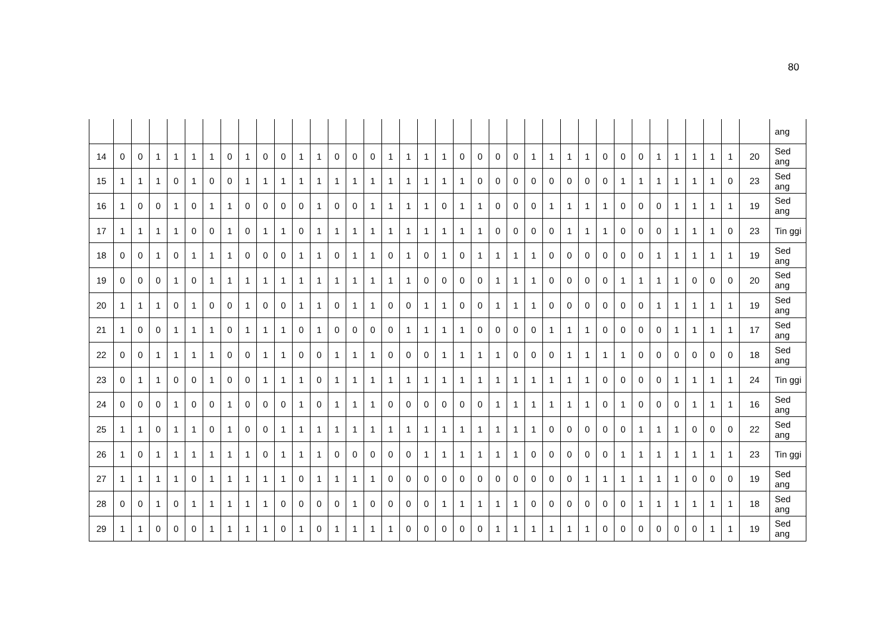80
| | | | | | | | | | | | | | | | | | | | | | | | | | | | | | | | | | | | | | ang |
| 14 | 0 | 0 | 1 | 1 | 1 | 1 | 0 | 1 | 0 | 0 | 1 | 1 | 0 | 0 | 0 | 1 | 1 | 1 | 1 | 0 | 0 | 0 | 0 | 1 | 1 | 1 | 1 | 0 | 0 | 0 | 1 | 1 | 1 | 1 | 1 | 20 | Sed ang |
| 15 | 1 | 1 | 1 | 0 | 1 | 0 | 0 | 1 | 1 | 1 | 1 | 1 | 1 | 1 | 1 | 1 | 1 | 1 | 1 | 1 | 0 | 0 | 0 | 0 | 0 | 0 | 0 | 0 | 1 | 1 | 1 | 1 | 1 | 1 | 0 | 23 | Sed ang |
| 16 | 1 | 0 | 0 | 1 | 0 | 1 | 1 | 0 | 0 | 0 | 0 | 1 | 0 | 0 | 1 | 1 | 1 | 1 | 0 | 1 | 1 | 0 | 0 | 0 | 1 | 1 | 1 | 1 | 0 | 0 | 0 | 1 | 1 | 1 | 1 | 19 | Sed ang |
| 17 | 1 | 1 | 1 | 1 | 0 | 0 | 1 | 0 | 1 | 1 | 0 | 1 | 1 | 1 | 1 | 1 | 1 | 1 | 1 | 1 | 1 | 0 | 0 | 0 | 0 | 1 | 1 | 1 | 0 | 0 | 0 | 1 | 1 | 1 | 0 | 23 | Tin ggi |
| 18 | 0 | 0 | 1 | 0 | 1 | 1 | 1 | 0 | 0 | 0 | 1 | 1 | 0 | 1 | 1 | 0 | 1 | 0 | 1 | 0 | 1 | 1 | 1 | 1 | 0 | 0 | 0 | 0 | 0 | 0 | 1 | 1 | 1 | 1 | 1 | 19 | Sed ang |
| 19 | 0 | 0 | 0 | 1 | 0 | 1 | 1 | 1 | 1 | 1 | 1 | 1 | 1 | 1 | 1 | 1 | 1 | 0 | 0 | 0 | 0 | 1 | 1 | 1 | 0 | 0 | 0 | 0 | 1 | 1 | 1 | 1 | 0 | 0 | 0 | 20 | Sed ang |
| 20 | 1 | 1 | 1 | 0 | 1 | 0 | 0 | 1 | 0 | 0 | 1 | 1 | 0 | 1 | 1 | 0 | 0 | 1 | 1 | 0 | 0 | 1 | 1 | 1 | 0 | 0 | 0 | 0 | 0 | 0 | 1 | 1 | 1 | 1 | 1 | 19 | Sed ang |
| 21 | 1 | 0 | 0 | 1 | 1 | 1 | 0 | 1 | 1 | 1 | 0 | 1 | 0 | 0 | 0 | 0 | 1 | 1 | 1 | 1 | 0 | 0 | 0 | 0 | 1 | 1 | 1 | 0 | 0 | 0 | 0 | 1 | 1 | 1 | 1 | 17 | Sed ang |
| 22 | 0 | 0 | 1 | 1 | 1 | 1 | 0 | 0 | 1 | 1 | 0 | 0 | 1 | 1 | 1 | 0 | 0 | 0 | 1 | 1 | 1 | 1 | 0 | 0 | 0 | 1 | 1 | 1 | 1 | 0 | 0 | 0 | 0 | 0 | 0 | 18 | Sed ang |
| 23 | 0 | 1 | 1 | 0 | 0 | 1 | 0 | 0 | 1 | 1 | 1 | 0 | 1 | 1 | 1 | 1 | 1 | 1 | 1 | 1 | 1 | 1 | 1 | 1 | 1 | 1 | 1 | 0 | 0 | 0 | 0 | 1 | 1 | 1 | 1 | 24 | Tin ggi |
| 24 | 0 | 0 | 0 | 1 | 0 | 0 | 1 | 0 | 0 | 0 | 1 | 0 | 1 | 1 | 1 | 0 | 0 | 0 | 0 | 0 | 0 | 1 | 1 | 1 | 1 | 1 | 1 | 0 | 1 | 0 | 0 | 0 | 1 | 1 | 1 | 16 | Sed ang |
| 25 | 1 | 1 | 0 | 1 | 1 | 0 | 1 | 0 | 0 | 1 | 1 | 1 | 1 | 1 | 1 | 1 | 1 | 1 | 1 | 1 | 1 | 1 | 1 | 1 | 0 | 0 | 0 | 0 | 0 | 1 | 1 | 1 | 0 | 0 | 0 | 22 | Sed ang |
| 26 | 1 | 0 | 1 | 1 | 1 | 1 | 1 | 1 | 0 | 1 | 1 | 1 | 0 | 0 | 0 | 0 | 0 | 1 | 1 | 1 | 1 | 1 | 1 | 0 | 0 | 0 | 0 | 0 | 1 | 1 | 1 | 1 | 1 | 1 | 1 | 23 | Tin ggi |
| 27 | 1 | 1 | 1 | 1 | 0 | 1 | 1 | 1 | 1 | 1 | 0 | 1 | 1 | 1 | 1 | 0 | 0 | 0 | 0 | 0 | 0 | 0 | 0 | 0 | 0 | 0 | 1 | 1 | 1 | 1 | 1 | 1 | 0 | 0 | 0 | 19 | Sed ang |
| 28 | 0 | 0 | 1 | 0 | 1 | 1 | 1 | 1 | 1 | 0 | 0 | 0 | 0 | 1 | 0 | 0 | 0 | 0 | 1 | 1 | 1 | 1 | 1 | 0 | 0 | 0 | 0 | 0 | 0 | 1 | 1 | 1 | 1 | 1 | 1 | 18 | Sed ang |
| 29 | 1 | 1 | 0 | 0 | 0 | 1 | 1 | 1 | 1 | 0 | 1 | 0 | 1 | 1 | 1 | 1 | 0 | 0 | 0 | 0 | 0 | 1 | 1 | 1 | 1 | 1 | 1 | 0 | 0 | 0 | 0 | 0 | 0 | 1 | 1 | 19 | Sed ang |